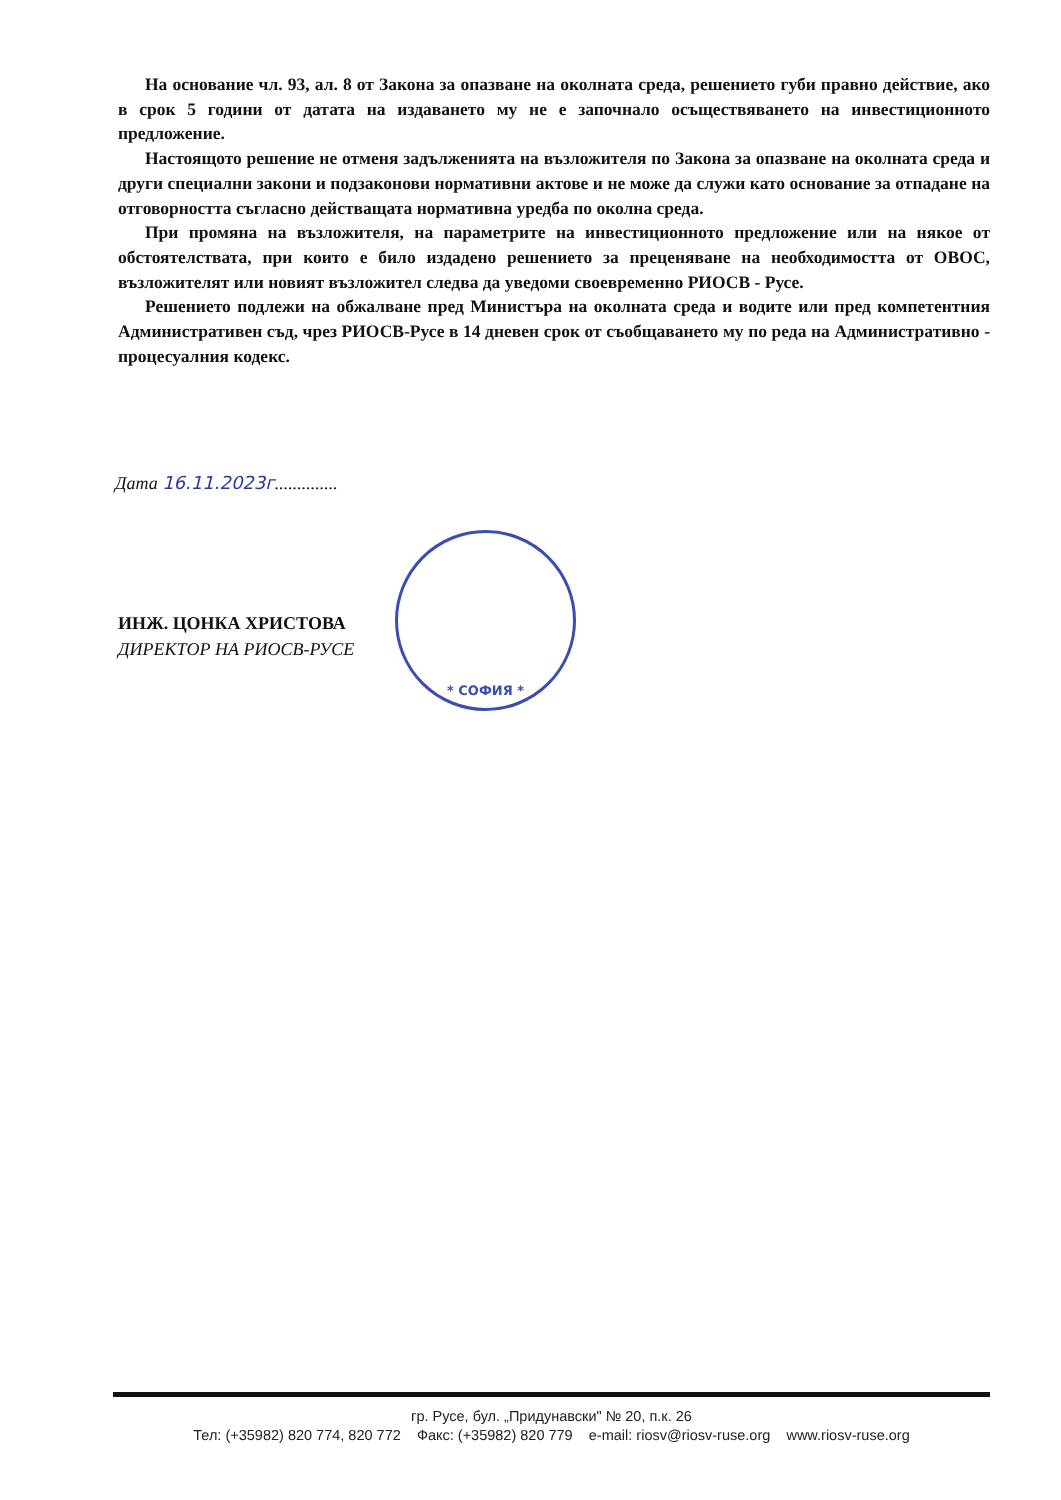На основание чл. 93, ал. 8 от Закона за опазване на околната среда, решението губи правно действие, ако в срок 5 години от датата на издаването му не е започнало осъществяването на инвестиционното предложение.
Настоящото решение не отменя задълженията на възложителя по Закона за опазване на околната среда и други специални закони и подзаконови нормативни актове и не може да служи като основание за отпадане на отговорността съгласно действащата нормативна уредба по околна среда.
При промяна на възложителя, на параметрите на инвестиционното предложение или на някое от обстоятелствата, при които е било издадено решението за преценяване на необходимостта от ОВОС, възложителят или новият възложител следва да уведоми своевременно РИОСВ - Русе.
Решението подлежи на обжалване пред Министъра на околната среда и водите или пред компетентния Административен съд, чрез РИОСВ-Русе в 14 дневен срок от съобщаването му по реда на Административно - процесуалния кодекс.
Дата 16.11.2023г..............
* СОФИЯ *
ИНЖ. ЦОНКА ХРИСТОВА
ДИРЕКТОР НА РИОСВ-РУСЕ
гр. Русе, бул. „Придунавски" № 20, п.к. 26
Тел: (+35982) 820 774, 820 772 Факс: (+35982) 820 779 e-mail: riosv@riosv-ruse.org www.riosv-ruse.org